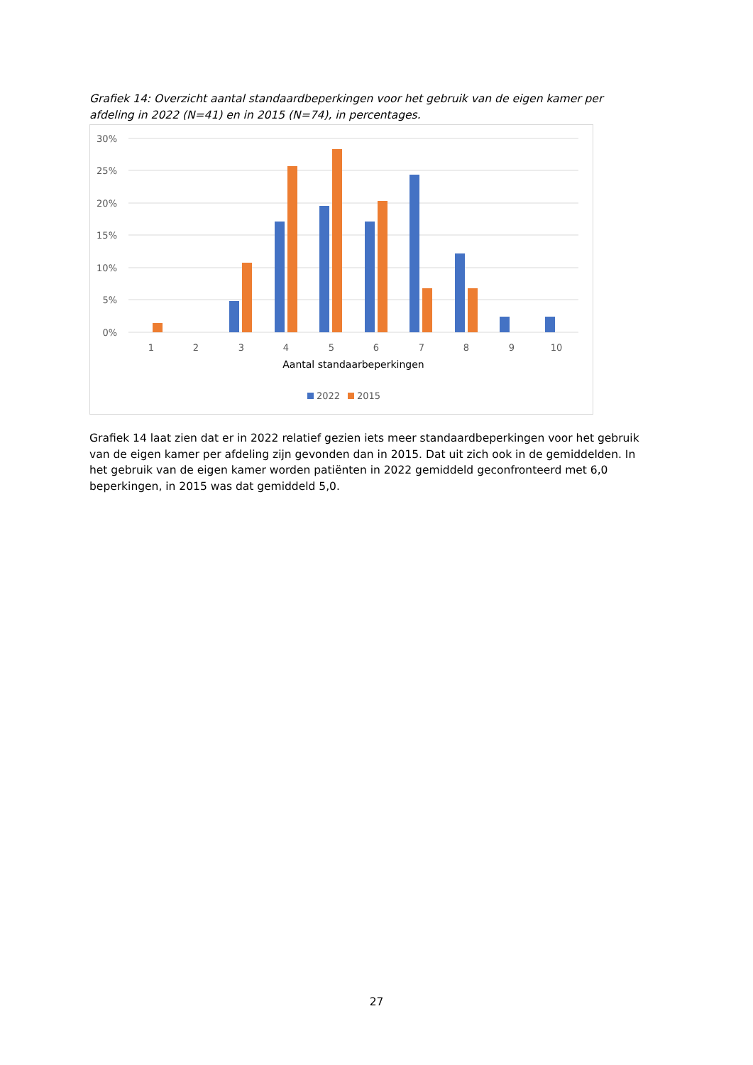Grafiek 14: Overzicht aantal standaardbeperkingen voor het gebruik van de eigen kamer per afdeling in 2022 (N=41) en in 2015 (N=74), in percentages.
30%
25%
20%
15%
10%
5%
0%
1
2
3
4
5
6
7
8
9
10
Aantal standaarbeperkingen
2022
2015
Grafiek 14 laat zien dat er in 2022 relatief gezien iets meer standaardbeperkingen voor het gebruik van de eigen kamer per afdeling zijn gevonden dan in 2015. Dat uit zich ook in de gemiddelden. In het gebruik van de eigen kamer worden patiënten in 2022 gemiddeld geconfronteerd met 6,0 beperkingen, in 2015 was dat gemiddeld 5,0.
27